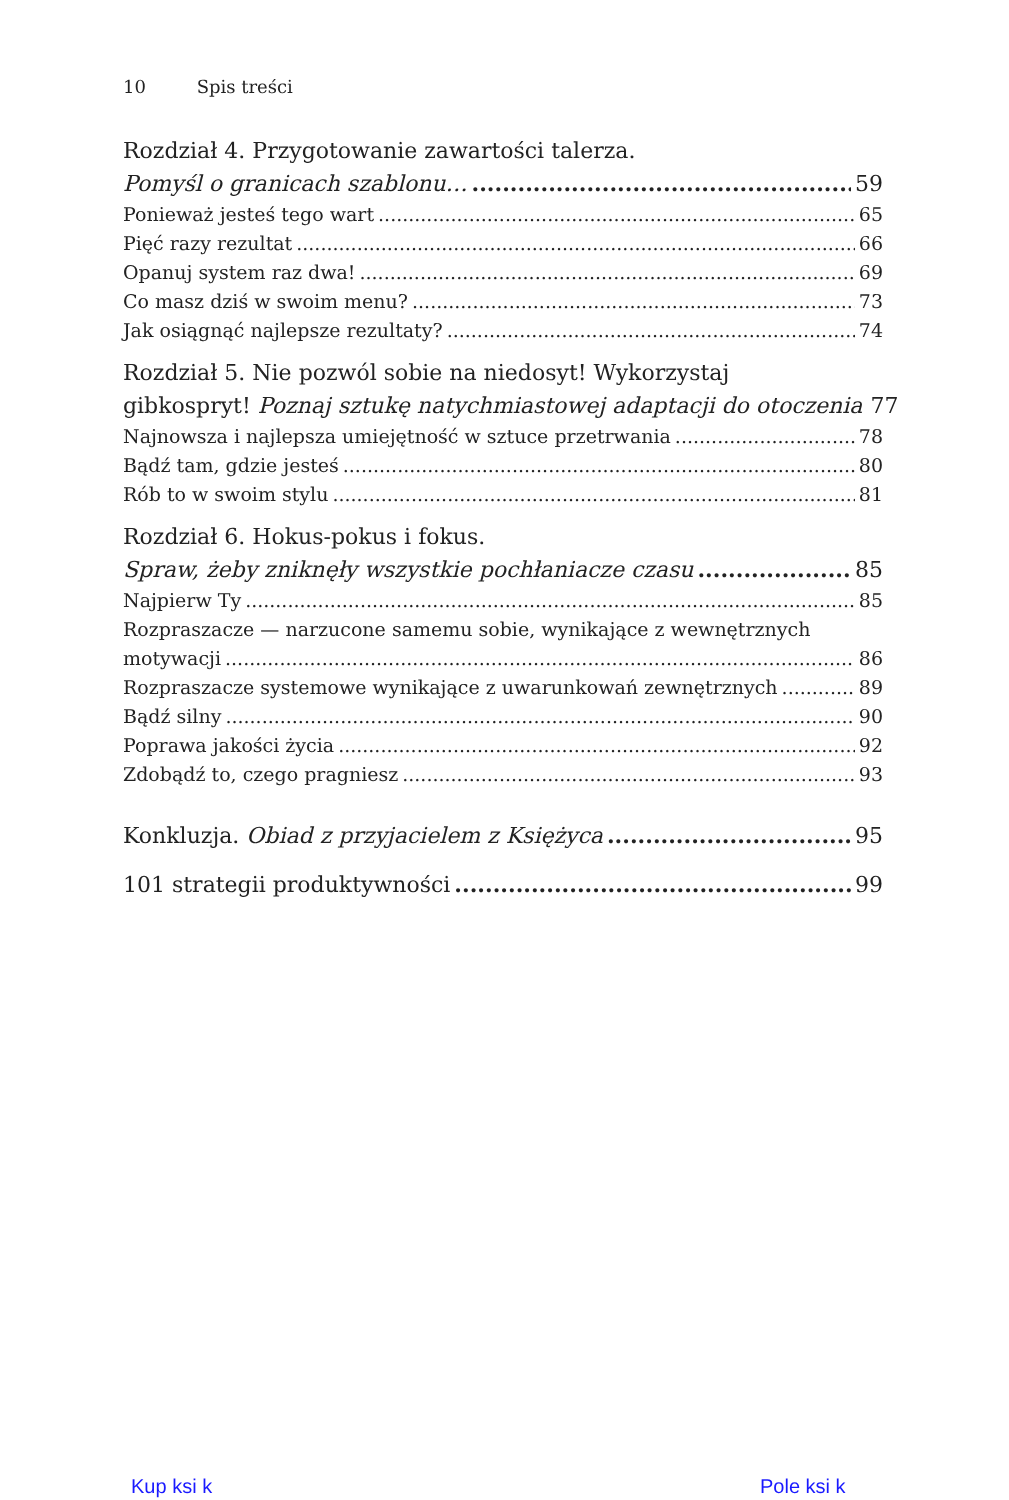10 Spis treści
Rozdział 4. Przygotowanie zawartości talerza.
Pomyśl o granicach szablonu… 59
Ponieważ jesteś tego wart 65
Pięć razy rezultat 66
Opanuj system raz dwa! 69
Co masz dziś w swoim menu? 73
Jak osiągnąć najlepsze rezultaty? 74
Rozdział 5. Nie pozwól sobie na niedosyt! Wykorzystaj
gibkospryt! Poznaj sztukę natychmiastowej adaptacji do otoczenia 77
Najnowsza i najlepsza umiejętność w sztuce przetrwania 78
Bądź tam, gdzie jesteś 80
Rób to w swoim stylu 81
Rozdział 6. Hokus-pokus i fokus.
Spraw, żeby zniknęły wszystkie pochłaniacze czasu 85
Najpierw Ty 85
Rozpraszacze — narzucone samemu sobie, wynikające z wewnętrznych
motywacji 86
Rozpraszacze systemowe wynikające z uwarunkowań zewnętrznych 89
Bądź silny 90
Poprawa jakości życia 92
Zdobądź to, czego pragniesz 93
Konkluzja. Obiad z przyjacielem z Księżyca 95
101 strategii produktywności 99
Kup ksi k Pole ksi k